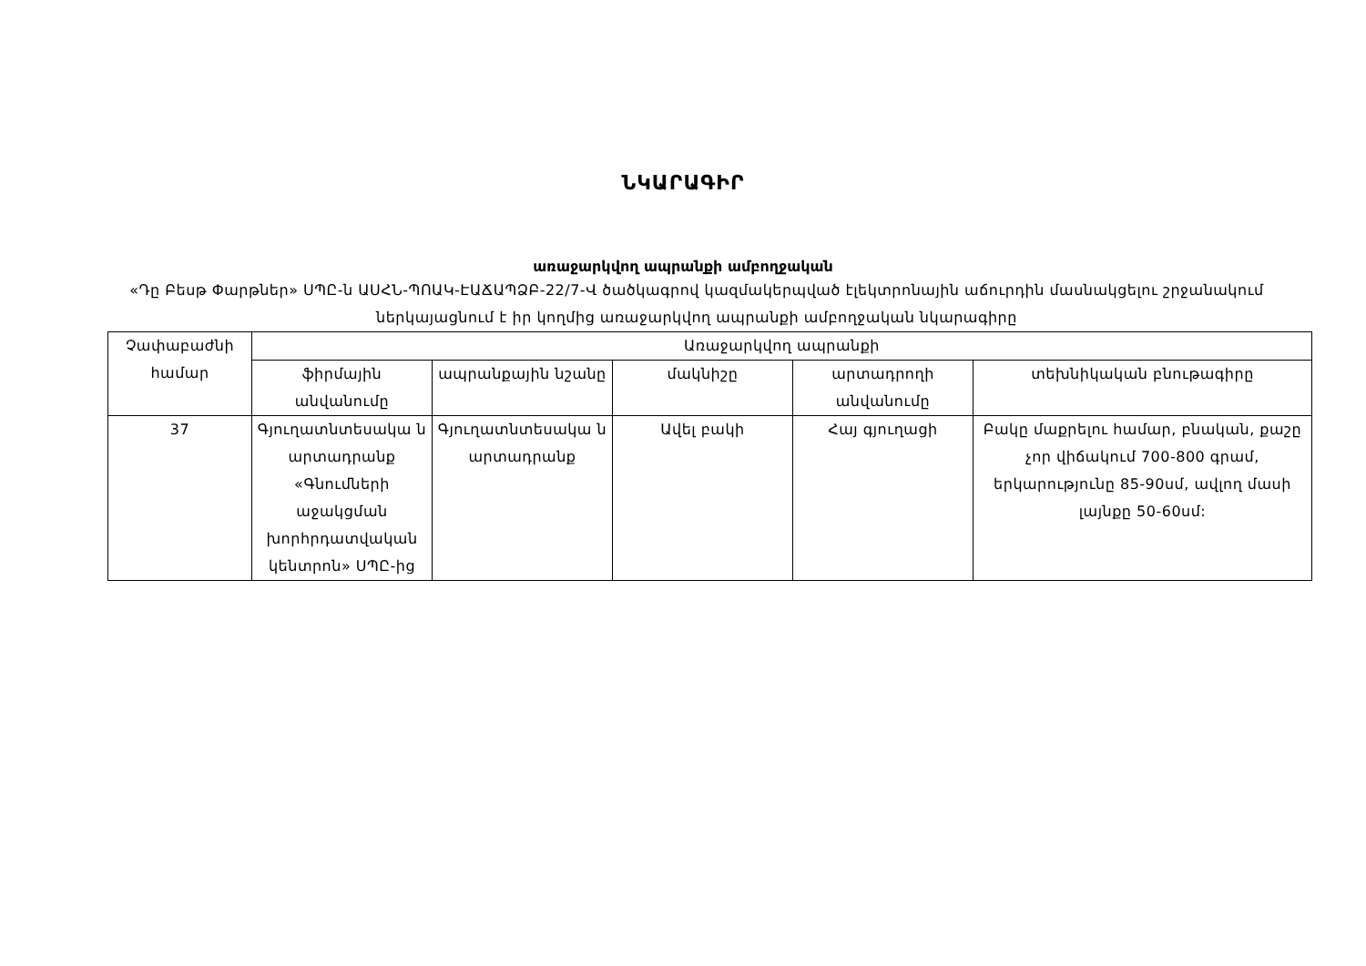ՆԿԱՐԱԳԻՐ
առաջարկվող ապրանքի ամբողջական
«Դը Բեսթ Փարթներ» ՍՊԸ-ն ԱՍՀՆ-ՊՈԱԿ-ԷԱՃԱՊՁԲ-22/7-Վ ծածկագրով կազմակերպված էլեկտրոնային աճուրդին մասնակցելու շրջանակում ներկայացնում է իր կողմից առաջարկվող ապրանքի ամբողջական նկարագիրը
| Չափաբաժնի համար | Առաջարկվող ապրանքի | | | | |
| --- | --- | --- | --- | --- | --- |
| | ֆիրմային անվանումը | ապրանքային նշանը | մակնիշը | արտադրողի անվանումը | տեխնիկական բնութագիրը |
| 37 | Գյուղատնտեսակա ն արտադրանք «Գնումների աջակցման խորհրդատվական կենտրոն» ՍՊԸ-ից | Գյուղատնտեսակա ն արտադրանք | Ավել բակի | Հայ գյուղացի | Բակը մաքրելու համար, բնական, քաշը չոր վիճակում 700-800 գրամ, երկարությունը 85-90սմ, ավլող մասի լայնքը 50-60սմ: |